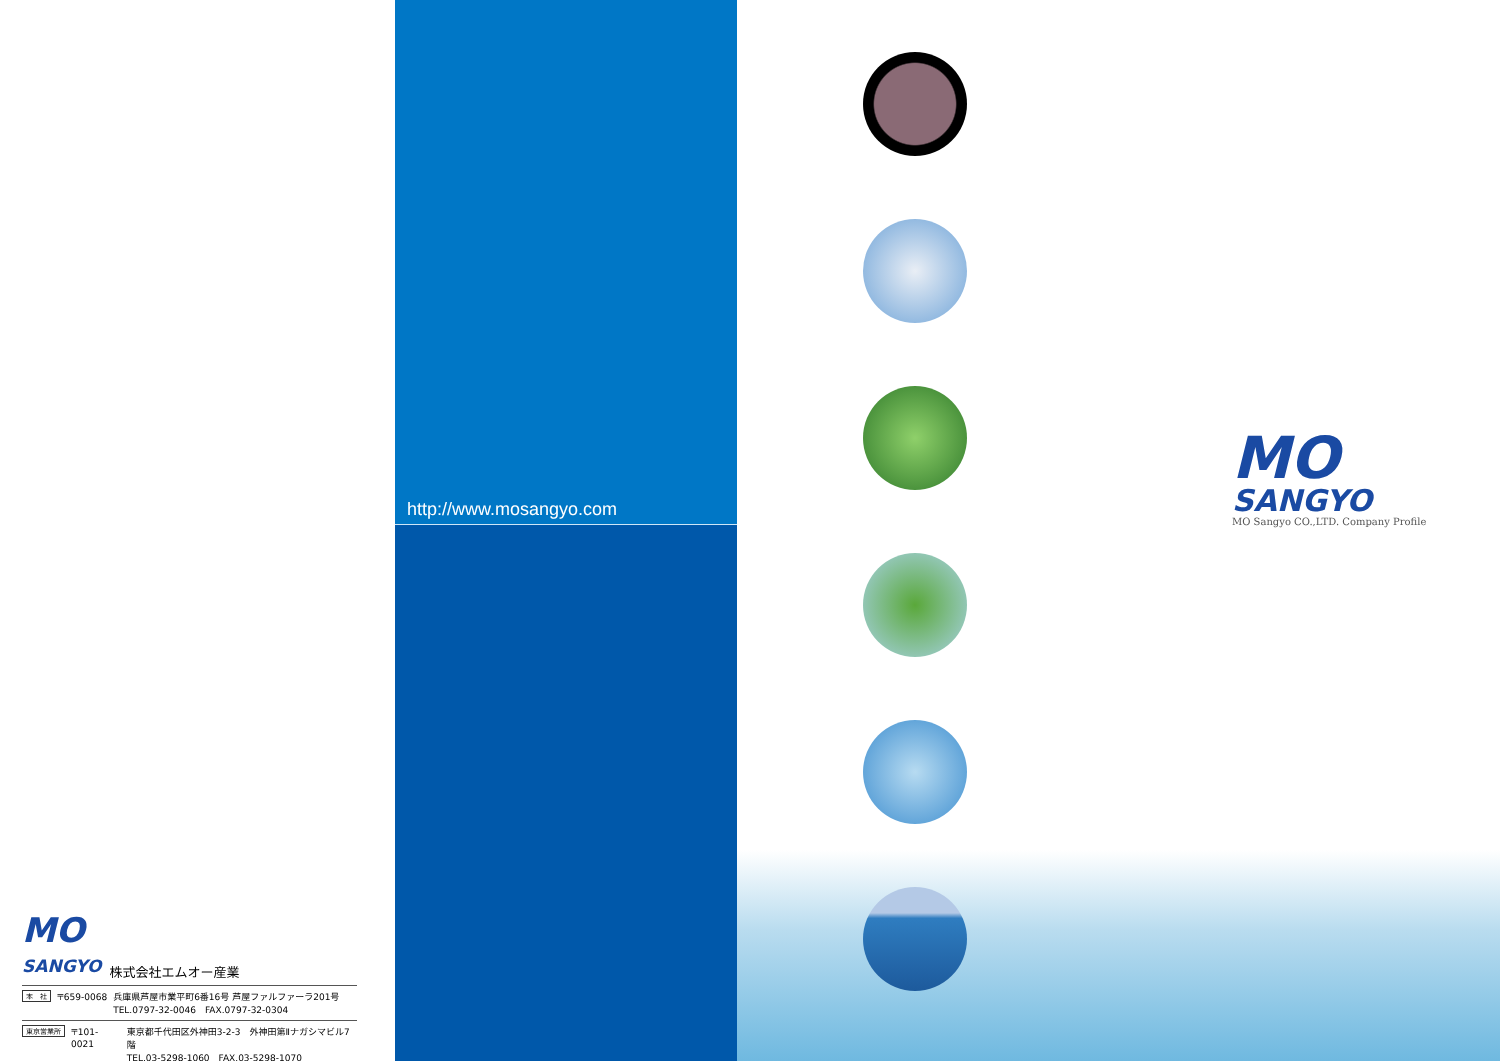MO
SANGYO
株式会社エムオー産業
本　社 〒659-0068 兵庫県芦屋市業平町6番16号 芦屋ファルファーラ201号
TEL.0797-32-0046　FAX.0797-32-0304
東京営業所 〒101-0021 東京都千代田区外神田3-2-3　外神田第Ⅱナガシマビル7階
TEL.03-5298-1060　FAX.03-5298-1070
http://www.mosangyo.com
MO
SANGYO
MO Sangyo CO.,LTD. Company Profile